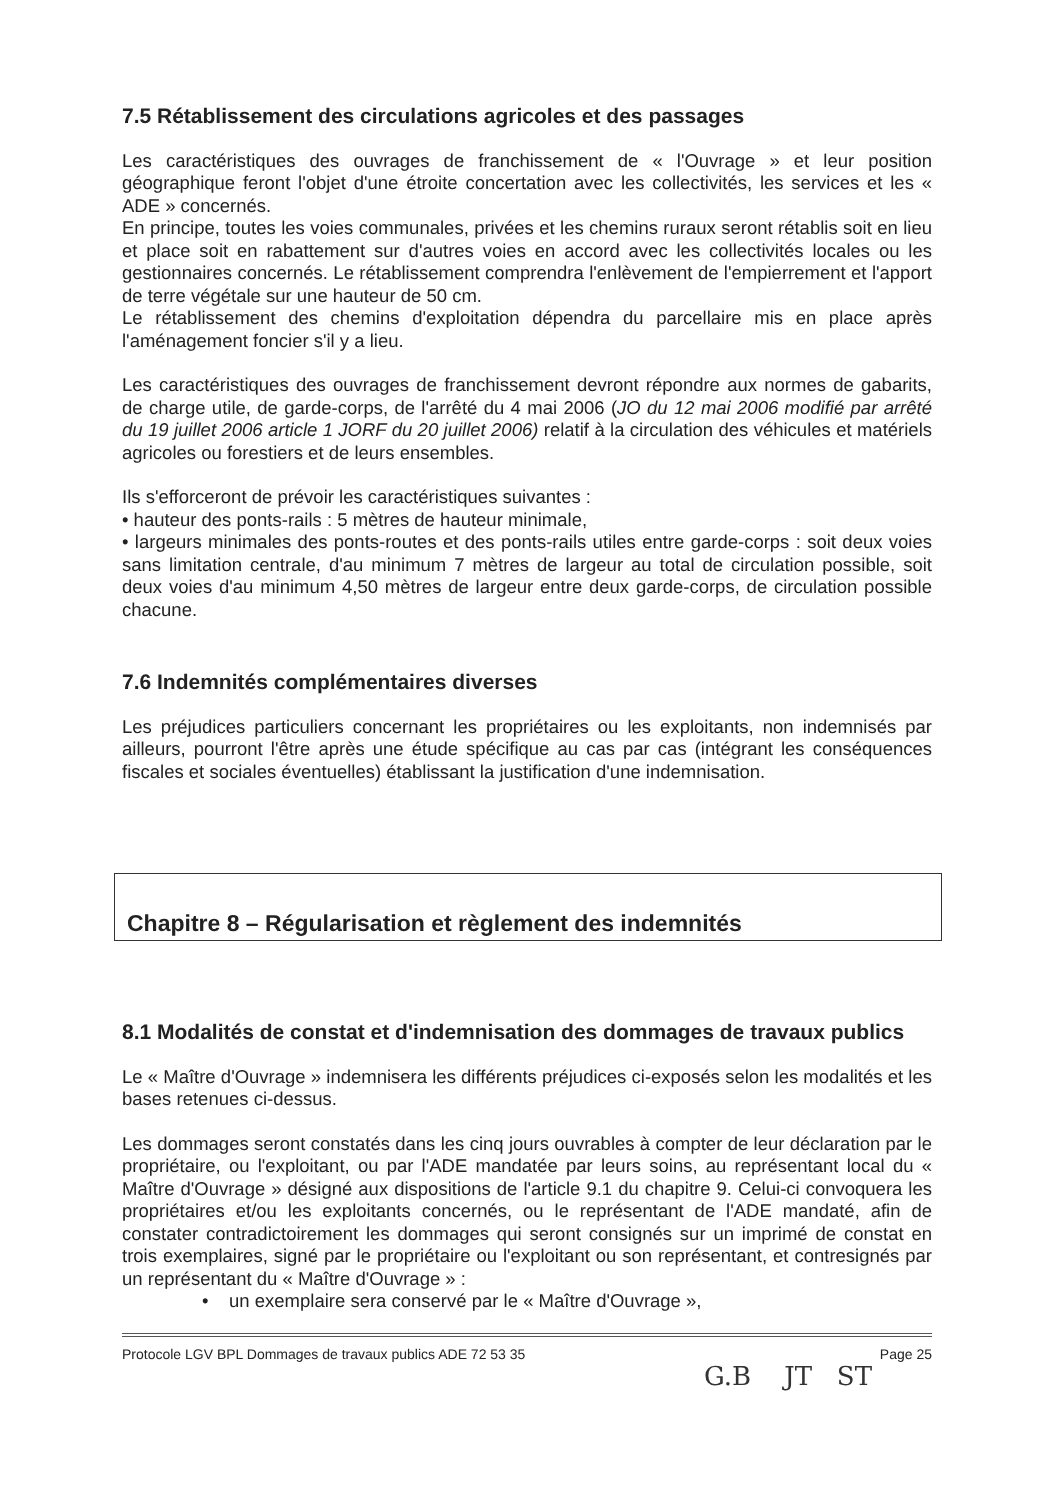7.5 Rétablissement des circulations agricoles et des passages
Les caractéristiques des ouvrages de franchissement de « l'Ouvrage » et leur position géographique feront l'objet d'une étroite concertation avec les collectivités, les services et les « ADE » concernés.
En principe, toutes les voies communales, privées et les chemins ruraux seront rétablis soit en lieu et place soit en rabattement sur d'autres voies en accord avec les collectivités locales ou les gestionnaires concernés. Le rétablissement comprendra l'enlèvement de l'empierrement et l'apport de terre végétale sur une hauteur de 50 cm.
Le rétablissement des chemins d'exploitation dépendra du parcellaire mis en place après l'aménagement foncier s'il y a lieu.
Les caractéristiques des ouvrages de franchissement devront répondre aux normes de gabarits, de charge utile, de garde-corps, de l'arrêté du 4 mai 2006 (JO du 12 mai 2006 modifié par arrêté du 19 juillet 2006 article 1 JORF du 20 juillet 2006) relatif à la circulation des véhicules et matériels agricoles ou forestiers et de leurs ensembles.
Ils s'efforceront de prévoir les caractéristiques suivantes :
• hauteur des ponts-rails : 5 mètres de hauteur minimale,
• largeurs minimales des ponts-routes et des ponts-rails utiles entre garde-corps : soit deux voies sans limitation centrale, d'au minimum 7 mètres de largeur au total de circulation possible, soit deux voies d'au minimum 4,50 mètres de largeur entre deux garde-corps, de circulation possible chacune.
7.6 Indemnités complémentaires diverses
Les préjudices particuliers concernant les propriétaires ou les exploitants, non indemnisés par ailleurs, pourront l'être après une étude spécifique au cas par cas (intégrant les conséquences fiscales et sociales éventuelles) établissant la justification d'une indemnisation.
Chapitre 8 – Régularisation et règlement des indemnités
8.1 Modalités de constat et d'indemnisation des dommages de travaux publics
Le « Maître d'Ouvrage » indemnisera les différents préjudices ci-exposés selon les modalités et les bases retenues ci-dessus.
Les dommages seront constatés dans les cinq jours ouvrables à compter de leur déclaration par le propriétaire, ou l'exploitant, ou par l'ADE mandatée par leurs soins, au représentant local du « Maître d'Ouvrage » désigné aux dispositions de l'article 9.1 du chapitre 9. Celui-ci convoquera les propriétaires et/ou les exploitants concernés, ou le représentant de l'ADE mandaté, afin de constater contradictoirement les dommages qui seront consignés sur un imprimé de constat en trois exemplaires, signé par le propriétaire ou l'exploitant ou son représentant, et contresignés par un représentant du « Maître d'Ouvrage » :
• un exemplaire sera conservé par le « Maître d'Ouvrage »,
Protocole LGV BPL Dommages de travaux publics ADE 72 53 35 Page 25
G.B JT ST